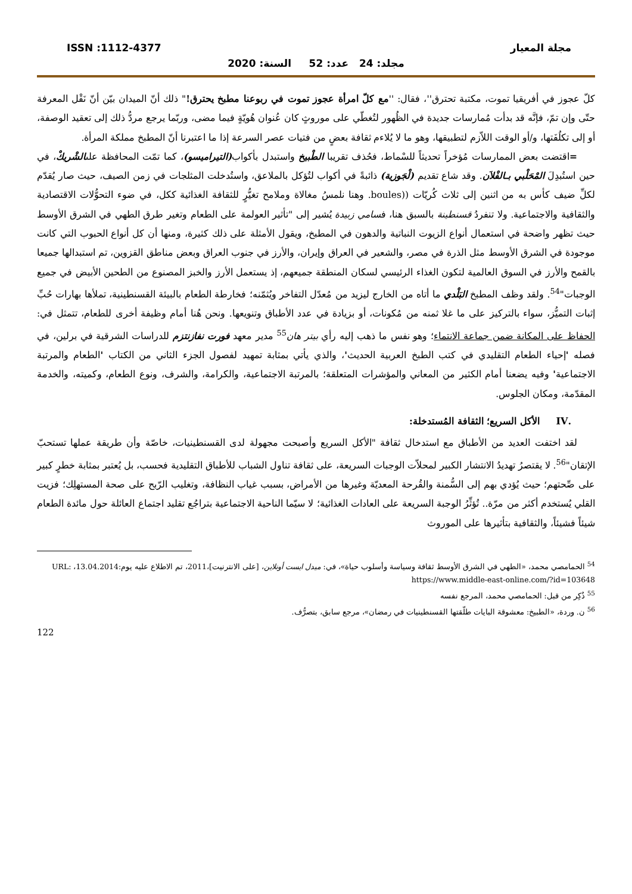ISSN :1112-4377 مجلة المعيار
مجلد: 24 عدد: 52 السنة: 2020
كلّ عجوز في أفريقيا تموت، مكتبة تحترق''، فقال: ''مع كلّ امرأة عجوز تموت في ربوعنا مطبخ يحترق!" ذلك أنّ الميدان بيّن أنّ نَقْل المعرفة حتّى وإن تمّ، فإنَّه قد بدأت مُمارسات جديدة في الظُهور لتُغطّي على موروثٍ كان عُنوان هُويّةٍ فيما مضى، وربّما يرجع مردُّ ذلك إلى تعقيد الوصفة، أو إلى تكلُفَتها، و/أو الوقت اللاّزم لتطبيقها، وهو ما لا يُلاءم ثقافة بعضٍ من فتيات عصر السرعة إذا ما اعتبرنا أنّ المطبخ مملكة المرأة.
=اقتضت بعض الممارسات مُؤخراً تحديثاً للسْماط، فحُذف تقريبا الطْبيخ واستبدل بأكواب(التيراميسو)، كما تمّت المحافظة علىالشْريكْ، في حين استُبدِلَ المْحَلْبي بـالفْلاَن. وقد شاع تقديم (لْجَوزية) ذائبةً في أكواب لتُؤكل بالملاعق، واستُدخلت المثلجات في زمن الصيف، حيث صار يُقدّم لكلِّ ضيف كأس به من اثنين إلى ثلاث كُريّات ((boules. وهنا نلمسُ مغالاة وملامح تغيُّرٍ للثقافة الغذائية ككل، في ضوء التحوُّلات الاقتصادية والثقافية والاجتماعية. ولا تنفردُ قسنطينة بالسبق هنا، فسامي زبيدة يُشير إلى "تأثير العولمة على الطعام وتغير طرق الطهي في الشرق الأوسط حيث تظهر واضحة في استعمال أنواع الزيوت النباتية والدهون في المطبخ، ويقول الأمثلة على ذلك كثيرة، ومنها أن كل أنواع الحبوب التي كانت موجودة في الشرق الأوسط مثل الذرة في مصر، والشعير في العراق وإيران، والأرز في جنوب العراق وبعض مناطق القزوين، تم استبدالها جميعا بالقمح والأرز في السوق العالمية لتكون الغذاء الرئيسي لسكان المنطقة جميعهم، إذ يستعمل الأرز والخبز المصنوع من الطحين الأبيض في جميع الوجبات"<sup>54</sup>. ولقد وظف المطبخ البَلْدي ما أتاه من الخارج ليزيد من مُعدّل التفاخر ويُثمّنه؛ فخارطة الطعام بالبيئة القسنطينية، تملأها بهارات حُبِّ إثبات التميُّز، سواء بالتركيز على ما غلا ثمنه من مُكونات، أو بزيادة في عدد الأطباق وتنويعها. ونحن هُنا أمام وظيفة أخرى للطعام، تتمثل في: الحفاظ على المكانة ضمن جماعة الانتماء؛ وهو نفس ما ذهب إليه رأي بيتر هان<sup>55</sup> مدير معهد فورت نفازنتزم للدراسات الشرقية في برلين، في فصله 'إحياء الطعام التقليدي في كتب الطبخ العربية الحديث'، والذي يأتي بمثابة تمهيد لفصول الجزء الثاني من الكتاب 'الطعام والمرتبة الاجتماعية' وفيه يضعنا أمام الكثير من المعاني والمؤشرات المتعلقة؛ بالمرتبة الاجتماعية، والكرامة، والشرف، ونوع الطعام، وكميته، والخدمة المقدّمة، ومكان الجلوس.
.IV الأكل السريع؛ الثقافة المُستدخلة:
لقد اختفت العديد من الأطباق مع استدخال ثقافة "الأكل السريع وأصبحت مجهولة لدى القسنطينيات، خاصّة وأن طريقة عملها تستحبّ الإتقان"<sup>56</sup>. لا يقتصرُ تهديدُ الانتشار الكبير لمحلاّت الوجبات السريعة، على ثقافة تناول الشباب للأطباق التقليدية فحسب، بل يُعتبر بمثابة خطرٍ كبير على صِّحتهم؛ حيث يُؤدي بهم إلى السُّمنة والقُرحة المعديّة وغيرها من الأمراض، بسبب غياب النظافة، وتغليب الرّبح على صحة المستهلِك؛ فزيت القلي يُستخدم أكثر من مرّة.. تُؤثِّرُ الوجبة السريعة على العادات الغذائية؛ لا سيّما الناحية الاجتماعية بتراجُع تقليد اجتماع العائلة حول مائدة الطعام شيئاً فشيئاً، والثقافية بتأثيرها على الموروث
<sup>54</sup> الحمامصي محمد، «الطهي في الشرق الأوسط ثقافة وسياسة وأسلوب حياة»، في: ميدل ايست أونلاين، [على الانترنيت]،2011، تم الاطلاع عليه يوم:13.04.2014، URL: https://www.middle-east-online.com/?id=103648
<sup>55</sup> ذُكِر من قبل: الحمامصي محمد، المرجع نفسه
<sup>56</sup> ن. وردة، «الطبيخ: معشوقة البايات طلّقتها القسنطينيات في رمضان»، مرجع سابق، بتصرُّف.
122